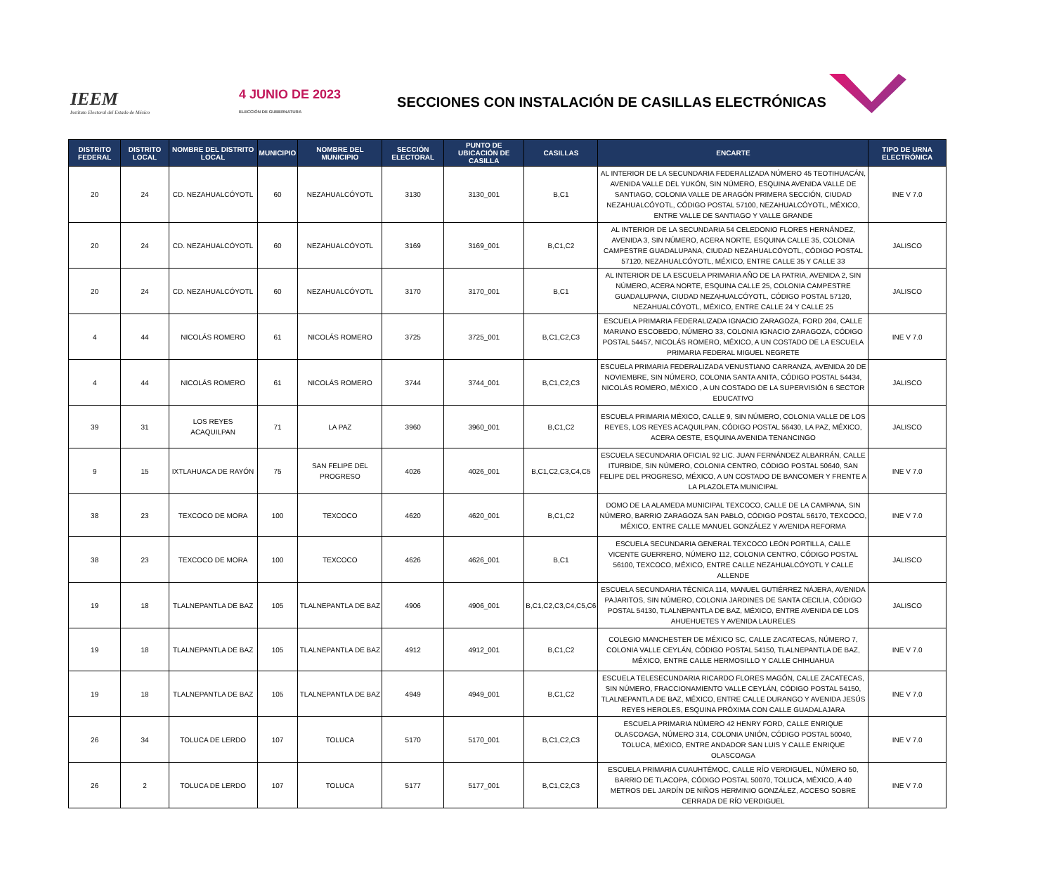IEEM
Instituto Electoral del Estado de México
4 JUNIO DE 2023
ELECCIÓN DE GUBERNATURA
SECCIONES CON INSTALACIÓN DE CASILLAS ELECTRÓNICAS
| DISTRITO FEDERAL | DISTRITO LOCAL | NOMBRE DEL DISTRITO LOCAL | MUNICIPIO | NOMBRE DEL MUNICIPIO | SECCIÓN ELECTORAL | PUNTO DE UBICACIÓN DE CASILLA | CASILLAS | ENCARTE | TIPO DE URNA ELECTRÓNICA |
| --- | --- | --- | --- | --- | --- | --- | --- | --- | --- |
| 20 | 24 | CD. NEZAHUALCÓYOTL | 60 | NEZAHUALCÓYOTL | 3130 | 3130_001 | B,C1 | AL INTERIOR DE LA SECUNDARIA FEDERALIZADA NÚMERO 45 TEOTIHUACÁN, AVENIDA VALLE DEL YUKÓN, SIN NÚMERO, ESQUINA AVENIDA VALLE DE SANTIAGO, COLONIA VALLE DE ARAGÓN PRIMERA SECCIÓN, CIUDAD NEZAHUALCÓYOTL, CÓDIGO POSTAL 57100, NEZAHUALCÓYOTL, MÉXICO, ENTRE VALLE DE SANTIAGO Y VALLE GRANDE | INE V 7.0 |
| 20 | 24 | CD. NEZAHUALCÓYOTL | 60 | NEZAHUALCÓYOTL | 3169 | 3169_001 | B,C1,C2 | AL INTERIOR DE LA SECUNDARIA 54 CELEDONIO FLORES HERNÁNDEZ, AVENIDA 3, SIN NÚMERO, ACERA NORTE, ESQUINA CALLE 35, COLONIA CAMPESTRE GUADALUPANA, CIUDAD NEZAHUALCÓYOTL, CÓDIGO POSTAL 57120, NEZAHUALCÓYOTL, MÉXICO, ENTRE CALLE 35 Y CALLE 33 | JALISCO |
| 20 | 24 | CD. NEZAHUALCÓYOTL | 60 | NEZAHUALCÓYOTL | 3170 | 3170_001 | B,C1 | AL INTERIOR DE LA ESCUELA PRIMARIA AÑO DE LA PATRIA, AVENIDA 2, SIN NÚMERO, ACERA NORTE, ESQUINA CALLE 25, COLONIA CAMPESTRE GUADALUPANA, CIUDAD NEZAHUALCÓYOTL, CÓDIGO POSTAL 57120, NEZAHUALCÓYOTL, MÉXICO, ENTRE CALLE 24 Y CALLE 25 | JALISCO |
| 4 | 44 | NICOLÁS ROMERO | 61 | NICOLÁS ROMERO | 3725 | 3725_001 | B,C1,C2,C3 | ESCUELA PRIMARIA FEDERALIZADA IGNACIO ZARAGOZA, FORD 204, CALLE MARIANO ESCOBEDO, NÚMERO 33, COLONIA IGNACIO ZARAGOZA, CÓDIGO POSTAL 54457, NICOLÁS ROMERO, MÉXICO, A UN COSTADO DE LA ESCUELA PRIMARIA FEDERAL MIGUEL NEGRETE | INE V 7.0 |
| 4 | 44 | NICOLÁS ROMERO | 61 | NICOLÁS ROMERO | 3744 | 3744_001 | B,C1,C2,C3 | ESCUELA PRIMARIA FEDERALIZADA VENUSTIANO CARRANZA, AVENIDA 20 DE NOVIEMBRE, SIN NÚMERO, COLONIA SANTA ANITA, CÓDIGO POSTAL 54434, NICOLÁS ROMERO, MÉXICO , A UN COSTADO DE LA SUPERVISIÓN 6 SECTOR EDUCATIVO | JALISCO |
| 39 | 31 | LOS REYES ACAQUILPAN | 71 | LA PAZ | 3960 | 3960_001 | B,C1,C2 | ESCUELA PRIMARIA MÉXICO, CALLE 9, SIN NÚMERO, COLONIA VALLE DE LOS REYES, LOS REYES ACAQUILPAN, CÓDIGO POSTAL 56430, LA PAZ, MÉXICO, ACERA OESTE, ESQUINA AVENIDA TENANCINGO | JALISCO |
| 9 | 15 | IXTLAHUACA DE RAYÓN | 75 | SAN FELIPE DEL PROGRESO | 4026 | 4026_001 | B,C1,C2,C3,C4,C5 | ESCUELA SECUNDARIA OFICIAL 92 LIC. JUAN FERNÁNDEZ ALBARRÁN, CALLE ITURBIDE, SIN NÚMERO, COLONIA CENTRO, CÓDIGO POSTAL 50640, SAN FELIPE DEL PROGRESO, MÉXICO, A UN COSTADO DE BANCOMER Y FRENTE A LA PLAZOLETA MUNICIPAL | INE V 7.0 |
| 38 | 23 | TEXCOCO DE MORA | 100 | TEXCOCO | 4620 | 4620_001 | B,C1,C2 | DOMO DE LA ALAMEDA MUNICIPAL TEXCOCO, CALLE DE LA CAMPANA, SIN NÚMERO, BARRIO ZARAGOZA SAN PABLO, CÓDIGO POSTAL 56170, TEXCOCO, MÉXICO, ENTRE CALLE MANUEL GONZÁLEZ Y AVENIDA REFORMA | INE V 7.0 |
| 38 | 23 | TEXCOCO DE MORA | 100 | TEXCOCO | 4626 | 4626_001 | B,C1 | ESCUELA SECUNDARIA GENERAL TEXCOCO LEÓN PORTILLA, CALLE VICENTE GUERRERO, NÚMERO 112, COLONIA CENTRO, CÓDIGO POSTAL 56100, TEXCOCO, MÉXICO, ENTRE CALLE NEZAHUALCÓYOTL Y CALLE ALLENDE | JALISCO |
| 19 | 18 | TLALNEPANTLA DE BAZ | 105 | TLALNEPANTLA DE BAZ | 4906 | 4906_001 | B,C1,C2,C3,C4,C5,C6 | ESCUELA SECUNDARIA TÉCNICA 114, MANUEL GUTIÉRREZ NÁJERA, AVENIDA PAJARITOS, SIN NÚMERO, COLONIA JARDINES DE SANTA CECILIA, CÓDIGO POSTAL 54130, TLALNEPANTLA DE BAZ, MÉXICO, ENTRE AVENIDA DE LOS AHUEHUETES Y AVENIDA LAURELES | JALISCO |
| 19 | 18 | TLALNEPANTLA DE BAZ | 105 | TLALNEPANTLA DE BAZ | 4912 | 4912_001 | B,C1,C2 | COLEGIO MANCHESTER DE MÉXICO SC, CALLE ZACATECAS, NÚMERO 7, COLONIA VALLE CEYLÁN, CÓDIGO POSTAL 54150, TLALNEPANTLA DE BAZ, MÉXICO, ENTRE CALLE HERMOSILLO Y CALLE CHIHUAHUA | INE V 7.0 |
| 19 | 18 | TLALNEPANTLA DE BAZ | 105 | TLALNEPANTLA DE BAZ | 4949 | 4949_001 | B,C1,C2 | ESCUELA TELESECUNDARIA RICARDO FLORES MAGÓN, CALLE ZACATECAS, SIN NÚMERO, FRACCIONAMIENTO VALLE CEYLÁN, CÓDIGO POSTAL 54150, TLALNEPANTLA DE BAZ, MÉXICO, ENTRE CALLE DURANGO Y AVENIDA JESÚS REYES HEROLES, ESQUINA PRÓXIMA CON CALLE GUADALAJARA | INE V 7.0 |
| 26 | 34 | TOLUCA DE LERDO | 107 | TOLUCA | 5170 | 5170_001 | B,C1,C2,C3 | ESCUELA PRIMARIA NÚMERO 42 HENRY FORD, CALLE ENRIQUE OLASCOAGA, NÚMERO 314, COLONIA UNIÓN, CÓDIGO POSTAL 50040, TOLUCA, MÉXICO, ENTRE ANDADOR SAN LUIS Y CALLE ENRIQUE OLASCOAGA | INE V 7.0 |
| 26 | 2 | TOLUCA DE LERDO | 107 | TOLUCA | 5177 | 5177_001 | B,C1,C2,C3 | ESCUELA PRIMARIA CUAUHTÉMOC, CALLE RÍO VERDIGUEL, NÚMERO 50, BARRIO DE TLACOPA, CÓDIGO POSTAL 50070, TOLUCA, MÉXICO, A 40 METROS DEL JARDÍN DE NIÑOS HERMINIO GONZÁLEZ, ACCESO SOBRE CERRADA DE RÍO VERDIGUEL | INE V 7.0 |